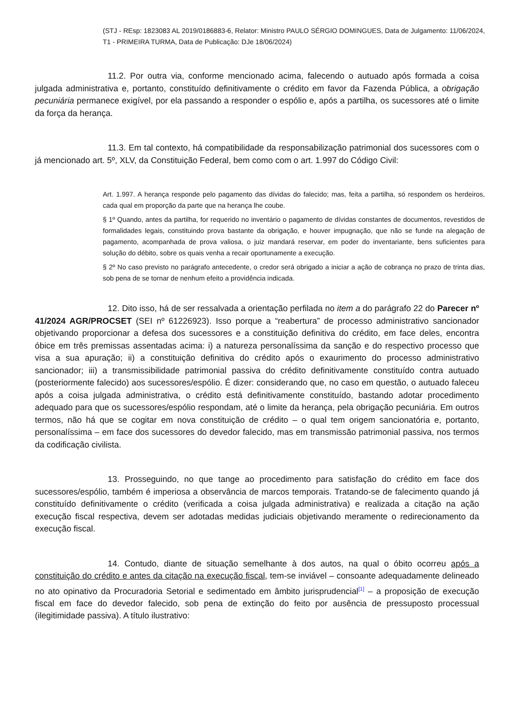(STJ - REsp: 1823083 AL 2019/0186883-6, Relator: Ministro PAULO SÉRGIO DOMINGUES, Data de Julgamento: 11/06/2024, T1 - PRIMEIRA TURMA, Data de Publicação: DJe 18/06/2024)
11.2. Por outra via, conforme mencionado acima, falecendo o autuado após formada a coisa julgada administrativa e, portanto, constituído definitivamente o crédito em favor da Fazenda Pública, a obrigação pecuniária permanece exigível, por ela passando a responder o espólio e, após a partilha, os sucessores até o limite da força da herança.
11.3. Em tal contexto, há compatibilidade da responsabilização patrimonial dos sucessores com o já mencionado art. 5º, XLV, da Constituição Federal, bem como com o art. 1.997 do Código Civil:
Art. 1.997. A herança responde pelo pagamento das dívidas do falecido; mas, feita a partilha, só respondem os herdeiros, cada qual em proporção da parte que na herança lhe coube.
§ 1º Quando, antes da partilha, for requerido no inventário o pagamento de dívidas constantes de documentos, revestidos de formalidades legais, constituindo prova bastante da obrigação, e houver impugnação, que não se funde na alegação de pagamento, acompanhada de prova valiosa, o juiz mandará reservar, em poder do inventariante, bens suficientes para solução do débito, sobre os quais venha a recair oportunamente a execução.
§ 2º No caso previsto no parágrafo antecedente, o credor será obrigado a iniciar a ação de cobrança no prazo de trinta dias, sob pena de se tornar de nenhum efeito a providência indicada.
12. Dito isso, há de ser ressalvada a orientação perfilada no item a do parágrafo 22 do Parecer nº 41/2024 AGR/PROCSET (SEI nº 61226923). Isso porque a “reabertura” de processo administrativo sancionador objetivando proporcionar a defesa dos sucessores e a constituição definitiva do crédito, em face deles, encontra óbice em três premissas assentadas acima: i) a natureza personalíssima da sanção e do respectivo processo que visa a sua apuração; ii) a constituição definitiva do crédito após o exaurimento do processo administrativo sancionador; iii) a transmissibilidade patrimonial passiva do crédito definitivamente constituído contra autuado (posteriormente falecido) aos sucessores/espólio. É dizer: considerando que, no caso em questão, o autuado faleceu após a coisa julgada administrativa, o crédito está definitivamente constituído, bastando adotar procedimento adequado para que os sucessores/espólio respondam, até o limite da herança, pela obrigação pecuniária. Em outros termos, não há que se cogitar em nova constituição de crédito – o qual tem origem sancionatória e, portanto, personalíssima – em face dos sucessores do devedor falecido, mas em transmissão patrimonial passiva, nos termos da codificação civilista.
13. Prosseguindo, no que tange ao procedimento para satisfação do crédito em face dos sucessores/espólio, também é imperiosa a observância de marcos temporais. Tratando-se de falecimento quando já constituído definitivamente o crédito (verificada a coisa julgada administrativa) e realizada a citação na ação execução fiscal respectiva, devem ser adotadas medidas judiciais objetivando meramente o redirecionamento da execução fiscal.
14. Contudo, diante de situação semelhante à dos autos, na qual o óbito ocorreu após a constituição do crédito e antes da citação na execução fiscal, tem-se inviável – consoante adequadamente delineado no ato opinativo da Procuradoria Setorial e sedimentado em âmbito jurisprudencial<sup>[1]</sup> – a proposição de execução fiscal em face do devedor falecido, sob pena de extinção do feito por ausência de pressuposto processual (ilegitimidade passiva). A título ilustrativo: